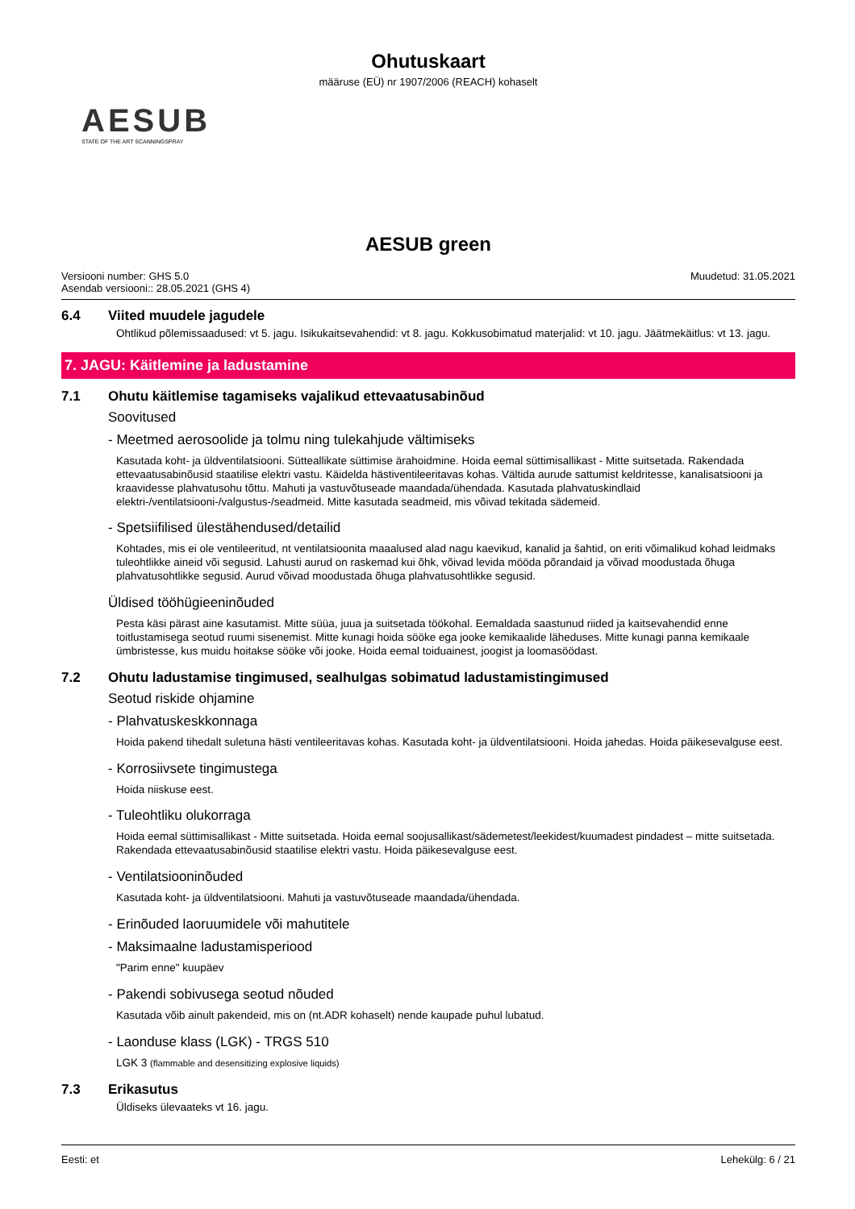Ohutuskaart
määruse (EÜ) nr 1907/2006 (REACH) kohaselt
AESUB
STATE OF THE ART SCANNINGSPRAY
AESUB green
Versiooni number: GHS 5.0
Asendab versiooni:: 28.05.2021 (GHS 4)
Muudetud: 31.05.2021
6.4 Viited muudele jagudele
Ohtlikud põlemissaadused: vt 5. jagu. Isikukaitsevahendid: vt 8. jagu. Kokkusobimatud materjalid: vt 10. jagu. Jäätmekäitlus: vt 13. jagu.
7. JAGU: Käitlemine ja ladustamine
7.1 Ohutu käitlemise tagamiseks vajalikud ettevaatusabinõud
Soovitused
- Meetmed aerosoolide ja tolmu ning tulekahjude vältimiseks
Kasutada koht- ja üldventilatsiooni. Sütteallikate süttimise ärahoidmine. Hoida eemal süttimisallikast - Mitte suitsetada. Rakendada ettevaatusabinõusid staatilise elektri vastu. Käidelda hästiventileeritavas kohas. Vältida aurude sattumist keldritesse, kanalisatsiooni ja kraavidesse plahvatusohu tõttu. Mahuti ja vastuvõtuseade maandada/ühendada. Kasutada plahvatuskindlaid elektri-/ventilatsiooni-/valgustus-/seadmeid. Mitte kasutada seadmeid, mis võivad tekitada sädemeid.
- Spetsiifilised ülestähendused/detailid
Kohtades, mis ei ole ventileeritud, nt ventilatsioonita maaalused alad nagu kaevikud, kanalid ja šahtid, on eriti võimalikud kohad leidmaks tuleohtlikke aineid või segusid. Lahusti aurud on raskemad kui õhk, võivad levida mööda põrandaid ja võivad moodustada õhuga plahvatusohtlikke segusid. Aurud võivad moodustada õhuga plahvatusohtlikke segusid.
Üldised tööhügieeninõuded
Pesta käsi pärast aine kasutamist. Mitte süüa, juua ja suitsetada töökohal. Eemaldada saastunud riided ja kaitsevahendid enne toitlustamisega seotud ruumi sisenemist. Mitte kunagi hoida sööke ega jooke kemikaalide läheduses. Mitte kunagi panna kemikaale ümbristesse, kus muidu hoitakse sööke või jooke. Hoida eemal toiduainest, joogist ja loomasöödast.
7.2 Ohutu ladustamise tingimused, sealhulgas sobimatud ladustamistingimused
Seotud riskide ohjamine
- Plahvatuskeskkonnaga
Hoida pakend tihedalt suletuna hästi ventileeritavas kohas. Kasutada koht- ja üldventilatsiooni. Hoida jahedas. Hoida päikesevalguse eest.
- Korrosiivsete tingimustega
Hoida niiskuse eest.
- Tuleohtliku olukorraga
Hoida eemal süttimisallikast - Mitte suitsetada. Hoida eemal soojusallikast/sädemetest/leekidest/kuumadest pindadest – mitte suitsetada. Rakendada ettevaatusabinõusid staatilise elektri vastu. Hoida päikesevalguse eest.
- Ventilatsiooninõuded
Kasutada koht- ja üldventilatsiooni. Mahuti ja vastuvõtuseade maandada/ühendada.
- Erinõuded laoruumidele või mahutitele
- Maksimaalne ladustamisperiood
"Parim enne" kuupäev
- Pakendi sobivusega seotud nõuded
Kasutada võib ainult pakendeid, mis on (nt.ADR kohaselt) nende kaupade puhul lubatud.
- Laonduse klass (LGK) - TRGS 510
LGK 3 (flammable and desensitizing explosive liquids)
7.3 Erikasutus
Üldiseks ülevaateks vt 16. jagu.
Eesti: et Lehekülg: 6 / 21